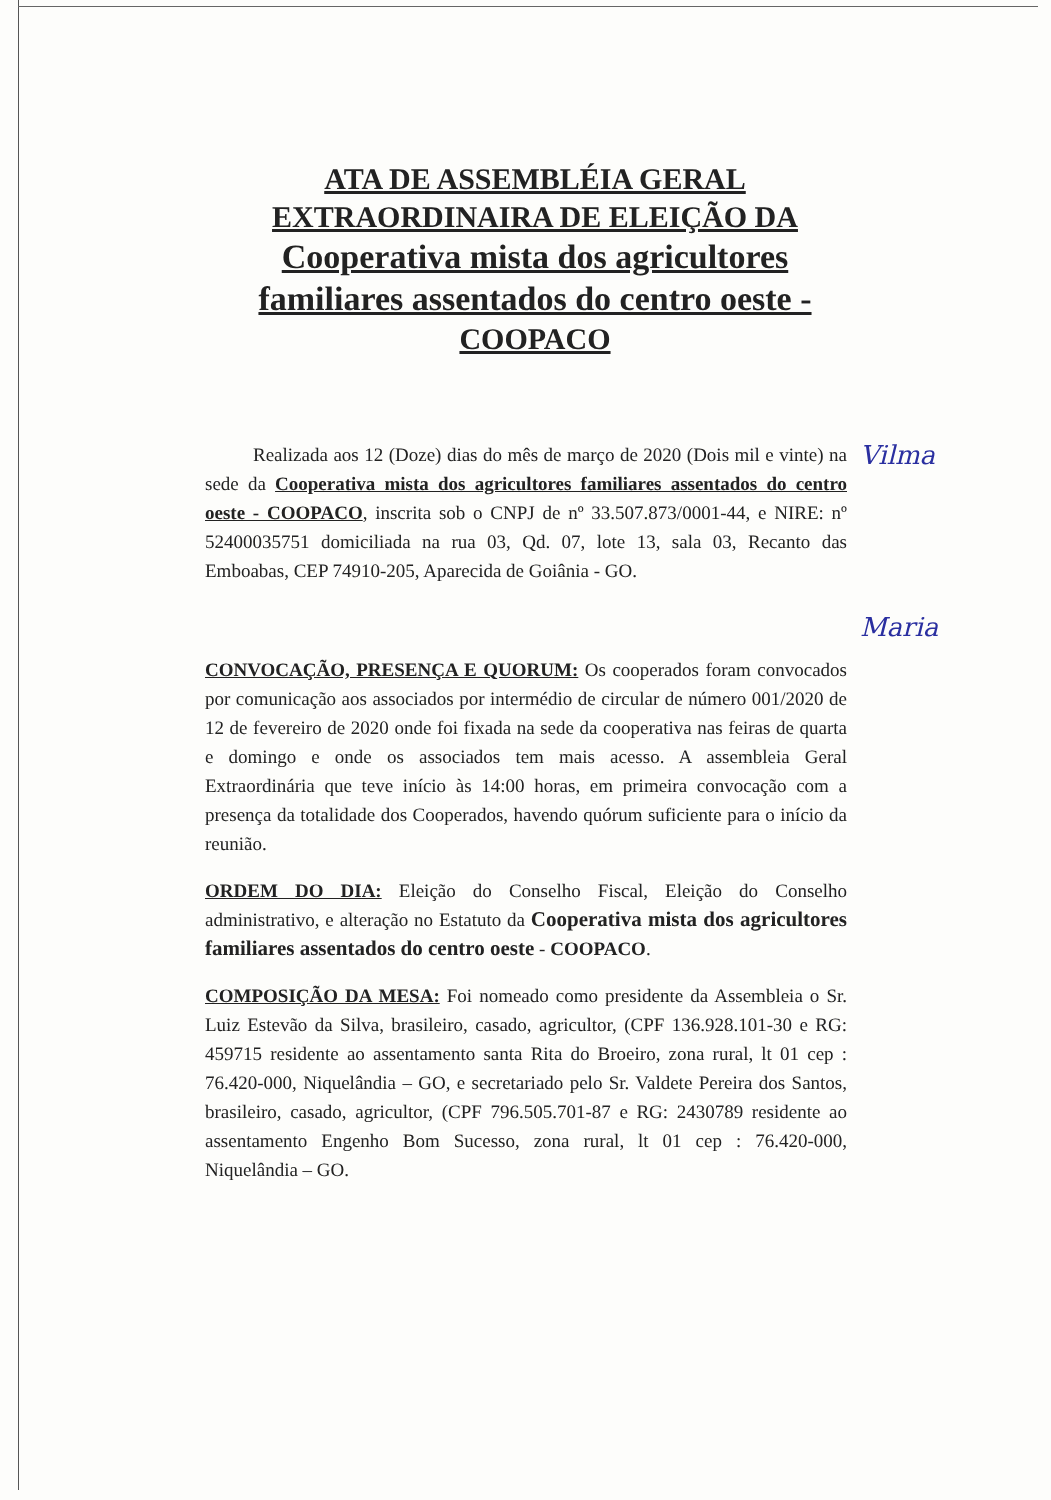ATA DE ASSEMBLÉIA GERAL
EXTRAORDINAIRA DE ELEIÇÃO DA
Cooperativa mista dos agricultores
familiares assentados do centro oeste -
COOPACO
Realizada aos 12 (Doze) dias do mês de março de 2020 (Dois mil e vinte) na sede da Cooperativa mista dos agricultores familiares assentados do centro oeste - COOPACO, inscrita sob o CNPJ de nº 33.507.873/0001-44, e NIRE: nº 52400035751 domiciliada na rua 03, Qd. 07, lote 13, sala 03, Recanto das Emboabas, CEP 74910-205, Aparecida de Goiânia - GO.
CONVOCAÇÃO, PRESENÇA E QUORUM: Os cooperados foram convocados por comunicação aos associados por intermédio de circular de número 001/2020 de 12 de fevereiro de 2020 onde foi fixada na sede da cooperativa nas feiras de quarta e domingo e onde os associados tem mais acesso. A assembleia Geral Extraordinária que teve início às 14:00 horas, em primeira convocação com a presença da totalidade dos Cooperados, havendo quórum suficiente para o início da reunião.
ORDEM DO DIA: Eleição do Conselho Fiscal, Eleição do Conselho administrativo, e alteração no Estatuto da Cooperativa mista dos agricultores familiares assentados do centro oeste - COOPACO.
COMPOSIÇÃO DA MESA: Foi nomeado como presidente da Assembleia o Sr. Luiz Estevão da Silva, brasileiro, casado, agricultor, (CPF 136.928.101-30 e RG: 459715 residente ao assentamento santa Rita do Broeiro, zona rural, lt 01 cep : 76.420-000, Niquelândia – GO, e secretariado pelo Sr. Valdete Pereira dos Santos, brasileiro, casado, agricultor, (CPF 796.505.701-87 e RG: 2430789 residente ao assentamento Engenho Bom Sucesso, zona rural, lt 01 cep : 76.420-000, Niquelândia – GO.
Vilma
Maria